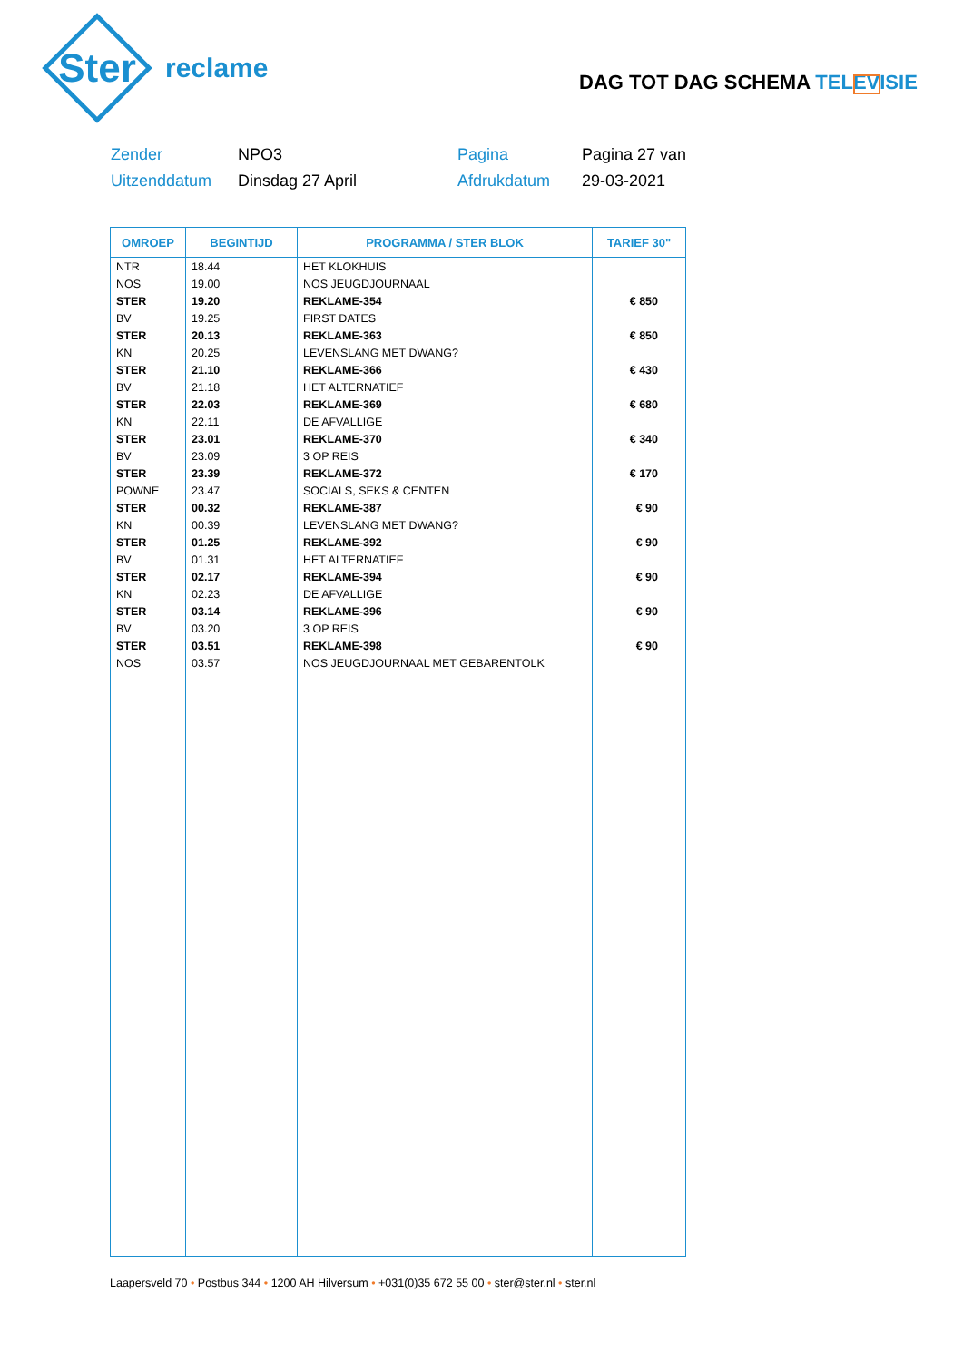Ster
reclame
DAG TOT DAG SCHEMA TELEVISIE
Zender
NPO3
Pagina
Pagina 27 van
Uitzenddatum
Dinsdag 27 April
Afdrukdatum
29-03-2021
| OMROEP | BEGINTIJD | PROGRAMMA / STER BLOK | TARIEF 30" |
| --- | --- | --- | --- |
| NTR | 18.44 | HET KLOKHUIS | |
| NOS | 19.00 | NOS JEUGDJOURNAAL | |
| STER | 19.20 | REKLAME-354 | € 850 |
| BV | 19.25 | FIRST DATES | |
| STER | 20.13 | REKLAME-363 | € 850 |
| KN | 20.25 | LEVENSLANG MET DWANG? | |
| STER | 21.10 | REKLAME-366 | € 430 |
| BV | 21.18 | HET ALTERNATIEF | |
| STER | 22.03 | REKLAME-369 | € 680 |
| KN | 22.11 | DE AFVALLIGE | |
| STER | 23.01 | REKLAME-370 | € 340 |
| BV | 23.09 | 3 OP REIS | |
| STER | 23.39 | REKLAME-372 | € 170 |
| POWNE | 23.47 | SOCIALS, SEKS & CENTEN | |
| STER | 00.32 | REKLAME-387 | € 90 |
| KN | 00.39 | LEVENSLANG MET DWANG? | |
| STER | 01.25 | REKLAME-392 | € 90 |
| BV | 01.31 | HET ALTERNATIEF | |
| STER | 02.17 | REKLAME-394 | € 90 |
| KN | 02.23 | DE AFVALLIGE | |
| STER | 03.14 | REKLAME-396 | € 90 |
| BV | 03.20 | 3 OP REIS | |
| STER | 03.51 | REKLAME-398 | € 90 |
| NOS | 03.57 | NOS JEUGDJOURNAAL MET GEBARENTOLK | |
Laapersveld 70 • Postbus 344 • 1200 AH Hilversum • +031(0)35 672 55 00 • ster@ster.nl • ster.nl